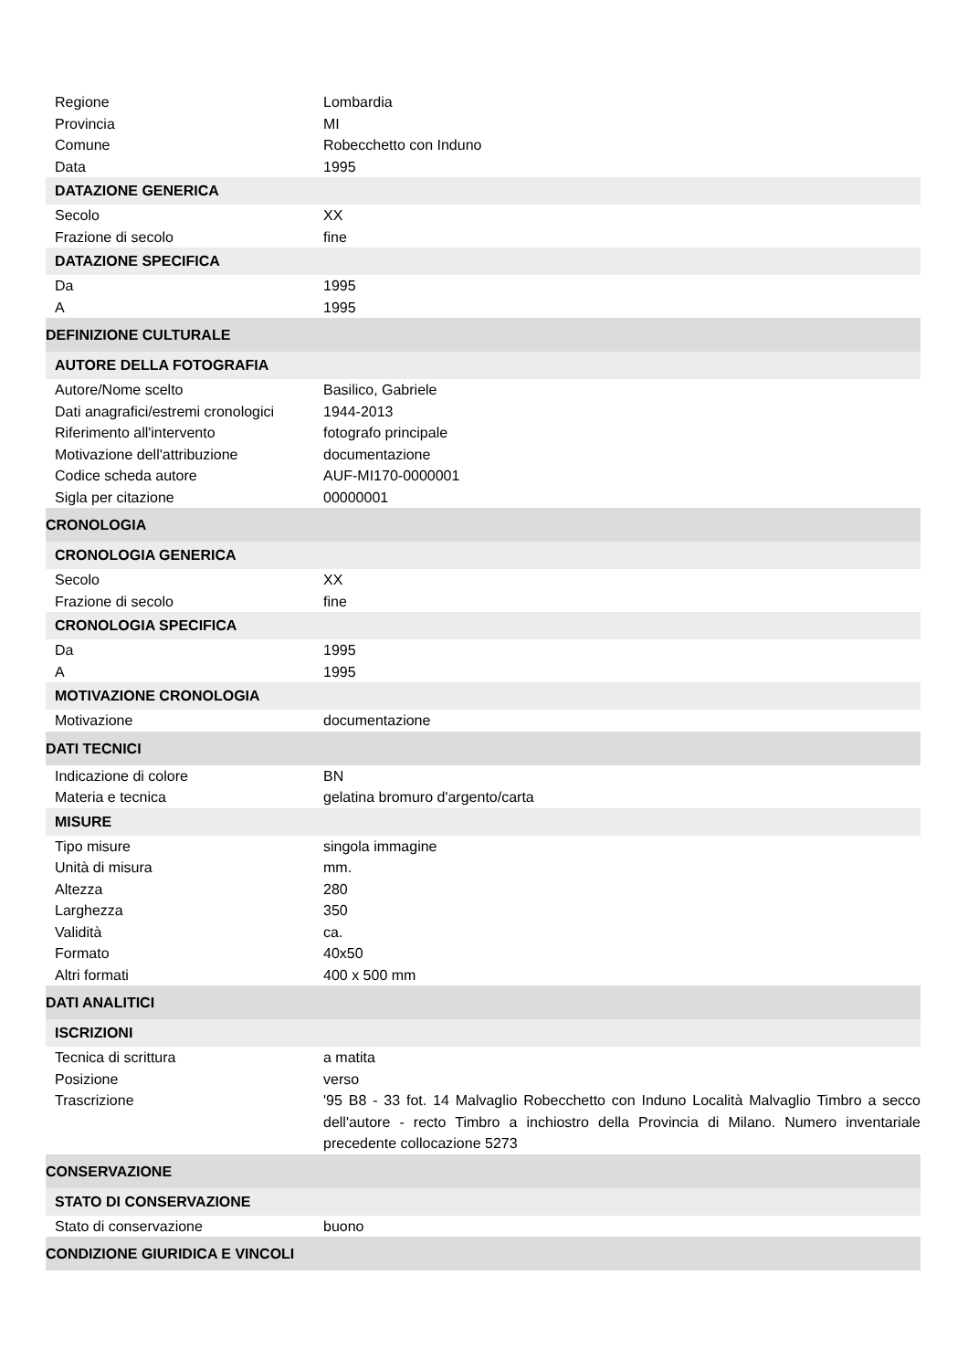| Regione | Lombardia |
| Provincia | MI |
| Comune | Robecchetto con Induno |
| Data | 1995 |
| DATAZIONE GENERICA | |
| Secolo | XX |
| Frazione di secolo | fine |
| DATAZIONE SPECIFICA | |
| Da | 1995 |
| A | 1995 |
| DEFINIZIONE CULTURALE | |
| AUTORE DELLA FOTOGRAFIA | |
| Autore/Nome scelto | Basilico, Gabriele |
| Dati anagrafici/estremi cronologici | 1944-2013 |
| Riferimento all'intervento | fotografo principale |
| Motivazione dell'attribuzione | documentazione |
| Codice scheda autore | AUF-MI170-0000001 |
| Sigla per citazione | 00000001 |
| CRONOLOGIA | |
| CRONOLOGIA GENERICA | |
| Secolo | XX |
| Frazione di secolo | fine |
| CRONOLOGIA SPECIFICA | |
| Da | 1995 |
| A | 1995 |
| MOTIVAZIONE CRONOLOGIA | |
| Motivazione | documentazione |
| DATI TECNICI | |
| Indicazione di colore | BN |
| Materia e tecnica | gelatina bromuro d'argento/carta |
| MISURE | |
| Tipo misure | singola immagine |
| Unità di misura | mm. |
| Altezza | 280 |
| Larghezza | 350 |
| Validità | ca. |
| Formato | 40x50 |
| Altri formati | 400 x 500 mm |
| DATI ANALITICI | |
| ISCRIZIONI | |
| Tecnica di scrittura | a matita |
| Posizione | verso |
| Trascrizione | '95 B8 - 33 fot. 14 Malvaglio Robecchetto con Induno Località Malvaglio Timbro a secco dell'autore - recto Timbro a inchiostro della Provincia di Milano. Numero inventariale precedente collocazione 5273 |
| CONSERVAZIONE | |
| STATO DI CONSERVAZIONE | |
| Stato di conservazione | buono |
| CONDIZIONE GIURIDICA E VINCOLI | |